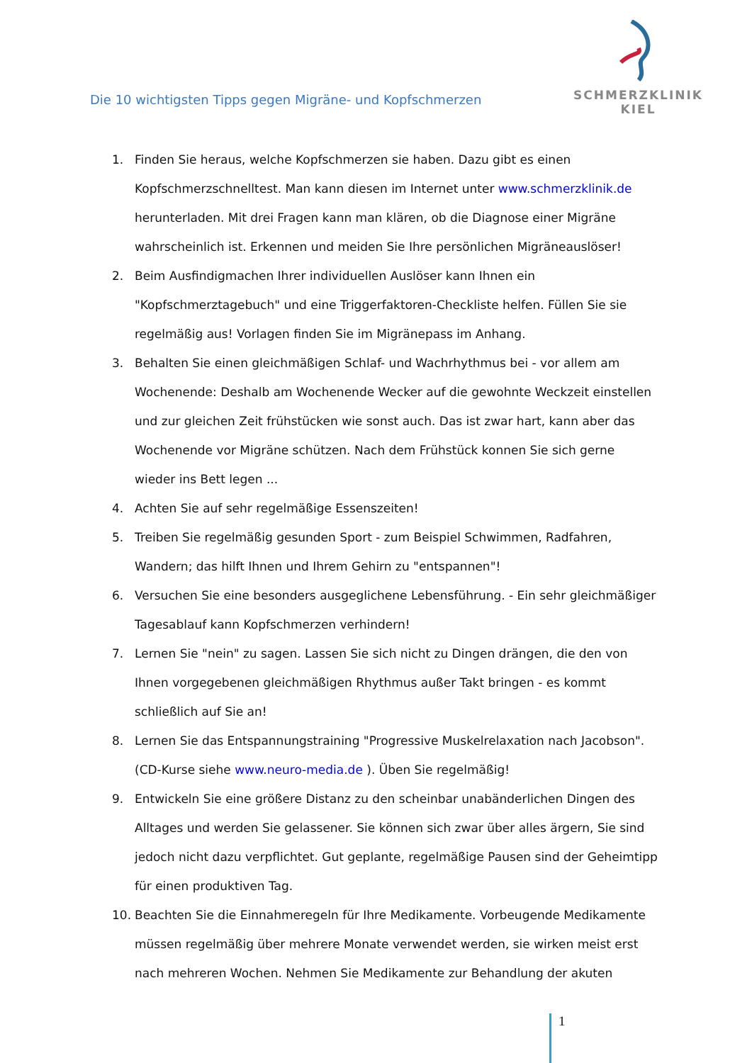SCHMERZKLINIK KIEL
Die 10 wichtigsten Tipps gegen Migräne- und Kopfschmerzen
1. Finden Sie heraus, welche Kopfschmerzen sie haben. Dazu gibt es einen Kopfschmerzschnelltest. Man kann diesen im Internet unter www.schmerzklinik.de herunterladen. Mit drei Fragen kann man klären, ob die Diagnose einer Migräne wahrscheinlich ist. Erkennen und meiden Sie Ihre persönlichen Migräneauslöser!
2. Beim Ausfindigmachen Ihrer individuellen Auslöser kann Ihnen ein "Kopfschmerztagebuch" und eine Triggerfaktoren-Checkliste helfen. Füllen Sie sie regelmäßig aus! Vorlagen finden Sie im Migränepass im Anhang.
3. Behalten Sie einen gleichmäßigen Schlaf- und Wachrhythmus bei - vor allem am Wochenende: Deshalb am Wochenende Wecker auf die gewohnte Weckzeit einstellen und zur gleichen Zeit frühstücken wie sonst auch. Das ist zwar hart, kann aber das Wochenende vor Migräne schützen. Nach dem Frühstück konnen Sie sich gerne wieder ins Bett legen ...
4. Achten Sie auf sehr regelmäßige Essenszeiten!
5. Treiben Sie regelmäßig gesunden Sport - zum Beispiel Schwimmen, Radfahren, Wandern; das hilft Ihnen und Ihrem Gehirn zu "entspannen"!
6. Versuchen Sie eine besonders ausgeglichene Lebensführung. - Ein sehr gleichmäßiger Tagesablauf kann Kopfschmerzen verhindern!
7. Lernen Sie "nein" zu sagen. Lassen Sie sich nicht zu Dingen drängen, die den von Ihnen vorgegebenen gleichmäßigen Rhythmus außer Takt bringen - es kommt schließlich auf Sie an!
8. Lernen Sie das Entspannungstraining "Progressive Muskelrelaxation nach Jacobson". (CD-Kurse siehe www.neuro-media.de ). Üben Sie regelmäßig!
9. Entwickeln Sie eine größere Distanz zu den scheinbar unabänderlichen Dingen des Alltages und werden Sie gelassener. Sie können sich zwar über alles ärgern, Sie sind jedoch nicht dazu verpflichtet. Gut geplante, regelmäßige Pausen sind der Geheimtipp für einen produktiven Tag.
10. Beachten Sie die Einnahmeregeln für Ihre Medikamente. Vorbeugende Medikamente müssen regelmäßig über mehrere Monate verwendet werden, sie wirken meist erst nach mehreren Wochen. Nehmen Sie Medikamente zur Behandlung der akuten
1